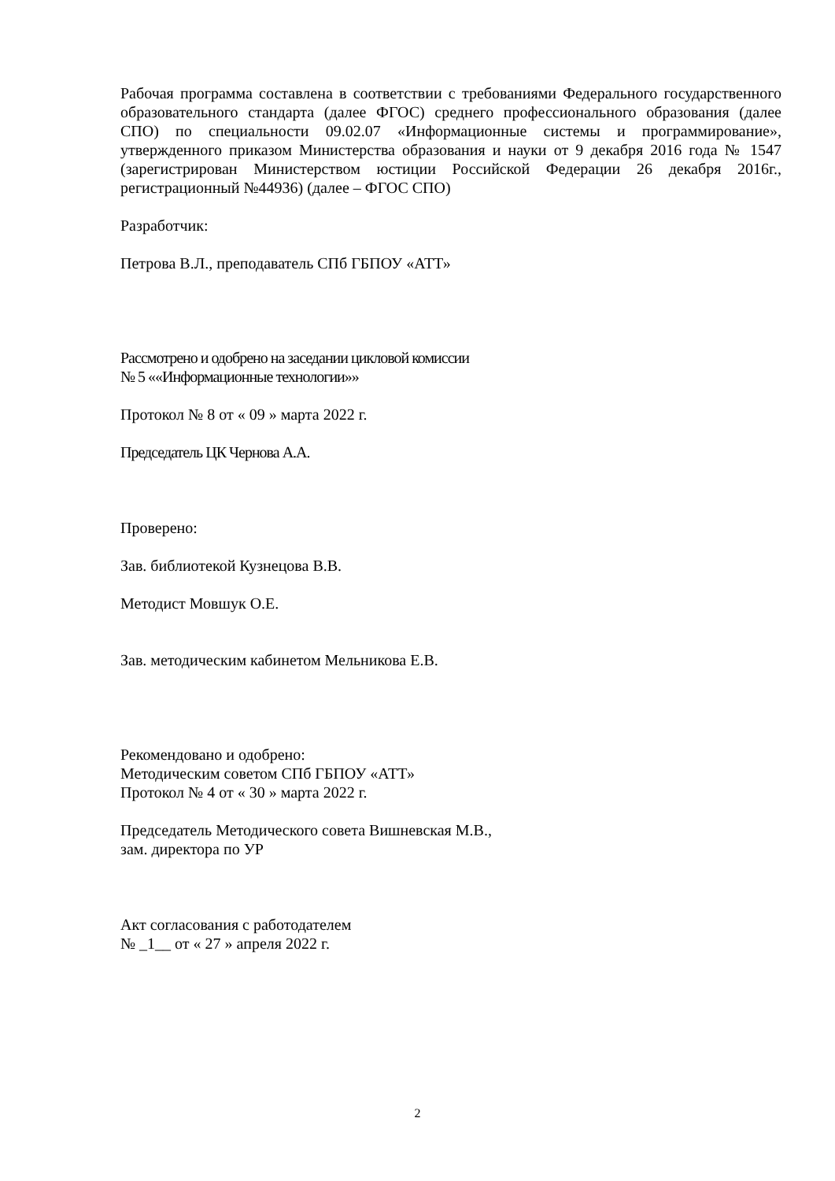Рабочая программа составлена в соответствии с требованиями Федерального государственного образовательного стандарта (далее ФГОС) среднего профессионального образования (далее СПО) по специальности 09.02.07 «Информационные системы и программирование», утвержденного приказом Министерства образования и науки от 9 декабря 2016 года № 1547 (зарегистрирован Министерством юстиции Российской Федерации 26 декабря 2016г., регистрационный №44936) (далее – ФГОС СПО)
Разработчик:
Петрова В.Л., преподаватель СПб ГБПОУ «АТТ»
Рассмотрено и одобрено на заседании цикловой комиссии
№ 5 ««Информационные технологии»»
Протокол № 8 от « 09 » марта 2022 г.
Председатель ЦК Чернова А.А.
Проверено:
Зав. библиотекой Кузнецова В.В.
Методист Мовшук О.Е.
Зав. методическим кабинетом Мельникова Е.В.
Рекомендовано и одобрено:
Методическим советом СПб ГБПОУ «АТТ»
Протокол № 4 от « 30 » марта 2022 г.
Председатель Методического совета Вишневская М.В.,
зам. директора по УР
Акт согласования с работодателем
№ _1__ от « 27 » апреля 2022 г.
2